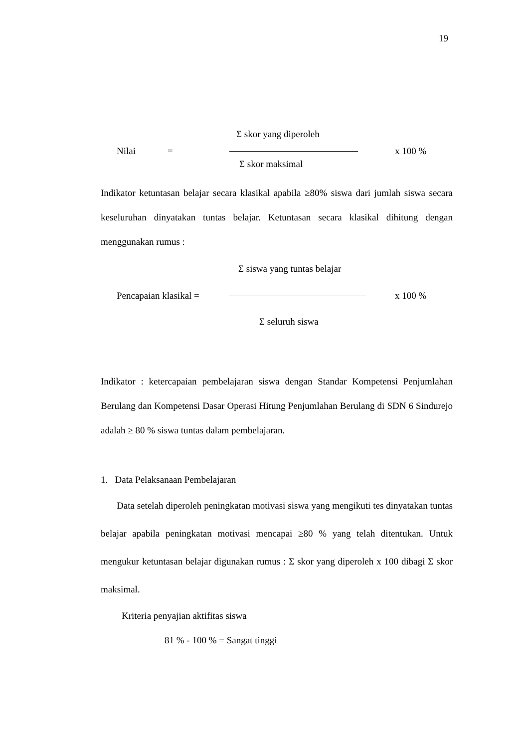19
Σ skor yang diperoleh
Nilai = x 100 %
Σ skor maksimal
Indikator ketuntasan belajar secara klasikal apabila ≥80% siswa dari jumlah siswa secara keseluruhan dinyatakan tuntas belajar. Ketuntasan secara klasikal dihitung dengan menggunakan rumus :
Σ siswa yang tuntas belajar
Pencapaian klasikal = x 100 %
Σ seluruh siswa
Indikator : ketercapaian pembelajaran siswa dengan Standar Kompetensi Penjumlahan Berulang dan Kompetensi Dasar Operasi Hitung Penjumlahan Berulang di SDN 6 Sindurejo adalah ≥ 80 % siswa tuntas dalam pembelajaran.
1. Data Pelaksanaan Pembelajaran
Data setelah diperoleh peningkatan motivasi siswa yang mengikuti tes dinyatakan tuntas belajar apabila peningkatan motivasi mencapai ≥80 % yang telah ditentukan. Untuk mengukur ketuntasan belajar digunakan rumus : Σ skor yang diperoleh x 100 dibagi Σ skor maksimal.
Kriteria penyajian aktifitas siswa
81 % - 100 % = Sangat tinggi